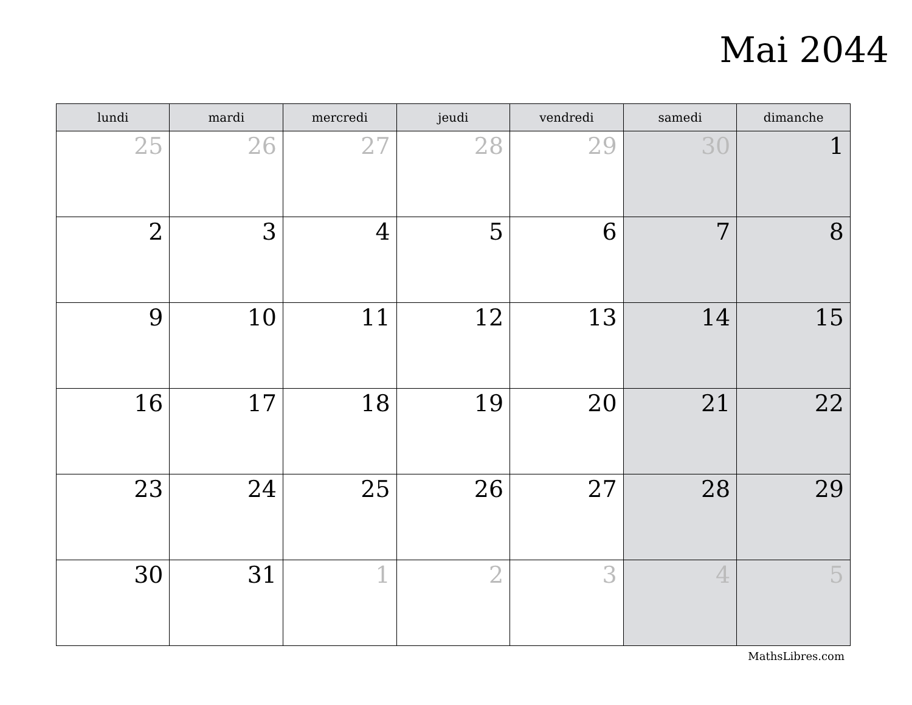Mai 2044
| lundi | mardi | mercredi | jeudi | vendredi | samedi | dimanche |
| --- | --- | --- | --- | --- | --- | --- |
| 25 | 26 | 27 | 28 | 29 | 30 | 1 |
| 2 | 3 | 4 | 5 | 6 | 7 | 8 |
| 9 | 10 | 11 | 12 | 13 | 14 | 15 |
| 16 | 17 | 18 | 19 | 20 | 21 | 22 |
| 23 | 24 | 25 | 26 | 27 | 28 | 29 |
| 30 | 31 | 1 | 2 | 3 | 4 | 5 |
MathsLibres.com